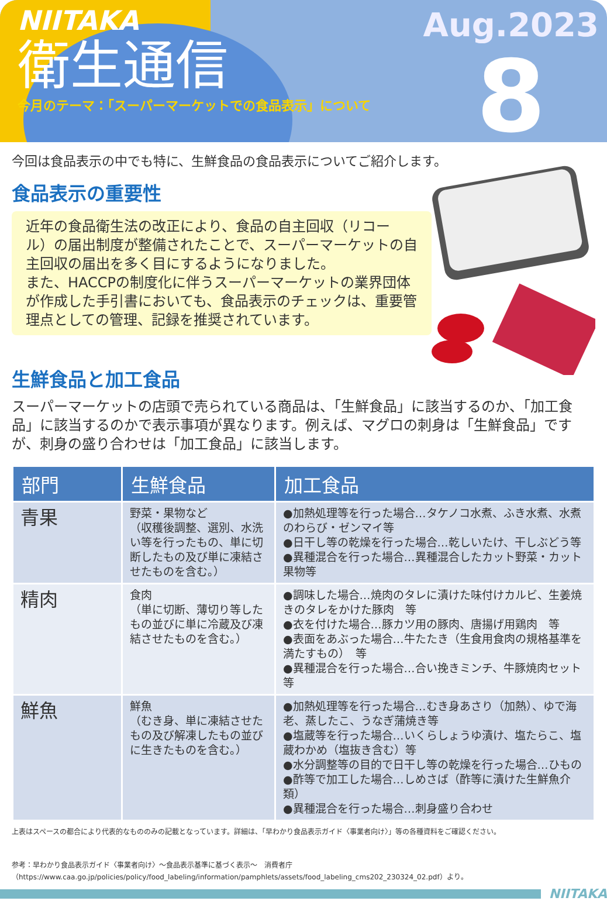NIITAKA
衛生通信
今月のテーマ：「スーパーマーケットでの食品表示」について
Aug.2023
8
今回は食品表示の中でも特に、生鮮食品の食品表示についてご紹介します。
食品表示の重要性
近年の食品衛生法の改正により、食品の自主回収（リコール）の届出制度が整備されたことで、スーパーマーケットの自主回収の届出を多く目にするようになりました。
また、HACCPの制度化に伴うスーパーマーケットの業界団体が作成した手引書においても、食品表示のチェックは、重要管理点としての管理、記録を推奨されています。
生鮮食品と加工食品
スーパーマーケットの店頭で売られている商品は、「生鮮食品」に該当するのか、「加工食品」に該当するのかで表示事項が異なります。例えば、マグロの刺身は「生鮮食品」ですが、刺身の盛り合わせは「加工食品」に該当します。
| 部門 | 生鮮食品 | 加工食品 |
| --- | --- | --- |
| 青果 | 野菜・果物など （収穫後調整、選別、水洗い等を行ったもの、単に切断したもの及び単に凍結させたものを含む。） | ●加熱処理等を行った場合…タケノコ水煮、ふき水煮、水煮のわらび・ゼンマイ等 ●日干し等の乾燥を行った場合…乾しいたけ、干しぶどう等 ●異種混合を行った場合…異種混合したカット野菜・カット果物等 |
| 精肉 | 食肉 （単に切断、薄切り等したもの並びに単に冷蔵及び凍結させたものを含む。） | ●調味した場合…焼肉のタレに漬けた味付けカルビ、生姜焼きのタレをかけた豚肉 等 ●衣を付けた場合…豚カツ用の豚肉、唐揚げ用鶏肉 等 ●表面をあぶった場合…牛たたき（生食用食肉の規格基準を満たすもの） 等 ●異種混合を行った場合…合い挽きミンチ、牛豚焼肉セット等 |
| 鮮魚 | 鮮魚 （むき身、単に凍結させたもの及び解凍したもの並びに生きたものを含む。） | ●加熱処理等を行った場合…むき身あさり（加熱）、ゆで海老、蒸したこ、うなぎ蒲焼き等 ●塩蔵等を行った場合…いくらしょうゆ漬け、塩たらこ、塩蔵わかめ（塩抜き含む）等 ●水分調整等の目的で日干し等の乾燥を行った場合…ひもの ●酢等で加工した場合…しめさば（酢等に漬けた生鮮魚介類） ●異種混合を行った場合…刺身盛り合わせ |
上表はスペースの都合により代表的なもののみの記載となっています。詳細は、「早わかり食品表示ガイド〈事業者向け〉」等の各種資料をご確認ください。
参考：早わかり食品表示ガイド〈事業者向け〉～食品表示基準に基づく表示～　消費者庁
（https://www.caa.go.jp/policies/policy/food_labeling/information/pamphlets/assets/food_labeling_cms202_230324_02.pdf）より。
NIITAKA